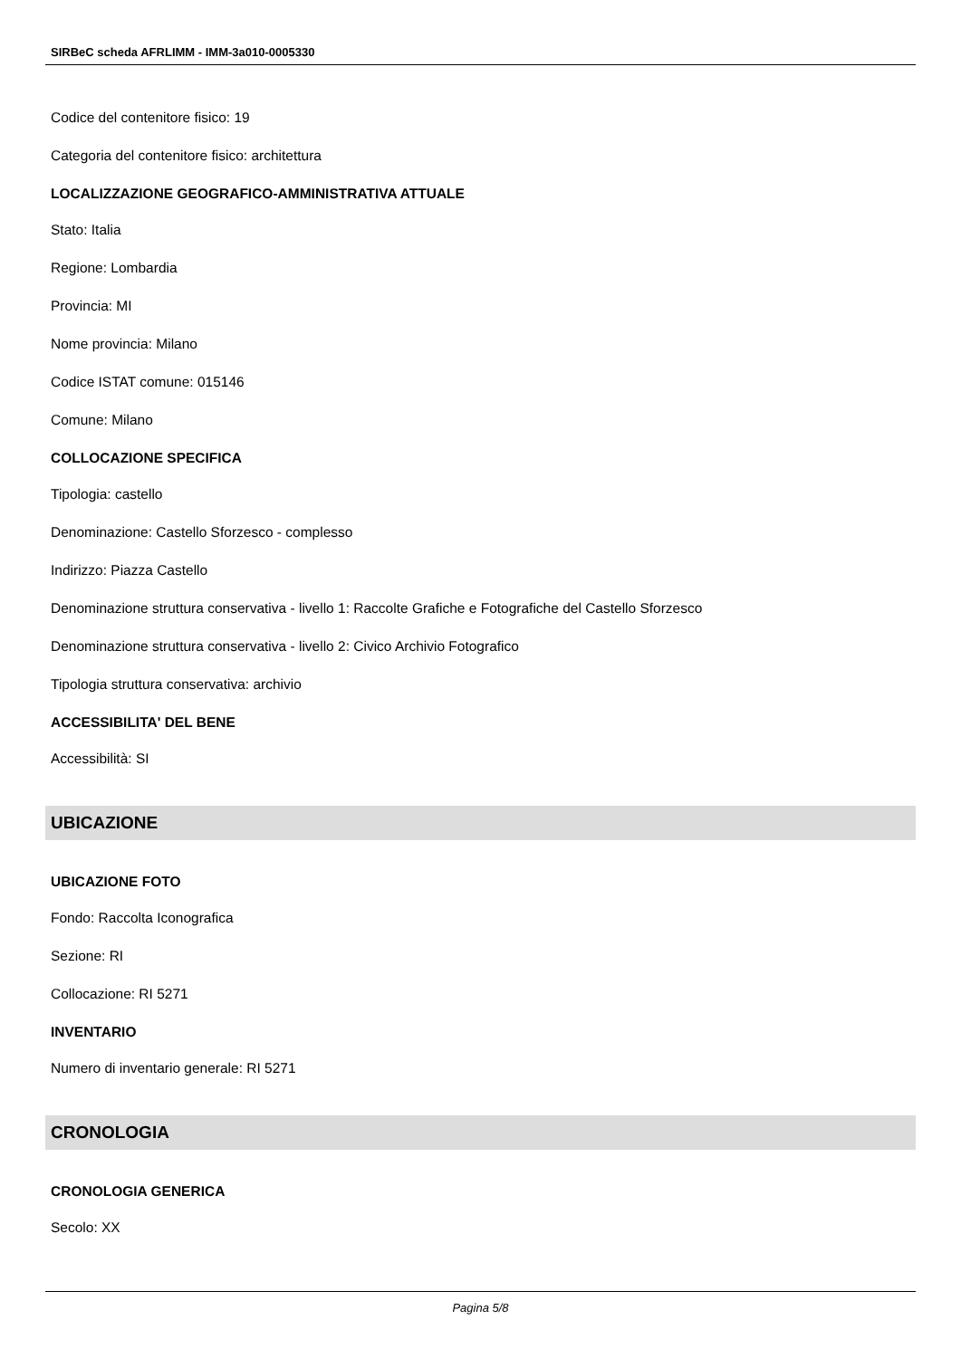SIRBeC scheda AFRLIMM - IMM-3a010-0005330
Codice del contenitore fisico: 19
Categoria del contenitore fisico: architettura
LOCALIZZAZIONE GEOGRAFICO-AMMINISTRATIVA ATTUALE
Stato: Italia
Regione: Lombardia
Provincia: MI
Nome provincia: Milano
Codice ISTAT comune: 015146
Comune: Milano
COLLOCAZIONE SPECIFICA
Tipologia: castello
Denominazione: Castello Sforzesco - complesso
Indirizzo: Piazza Castello
Denominazione struttura conservativa - livello 1: Raccolte Grafiche e Fotografiche del Castello Sforzesco
Denominazione struttura conservativa - livello 2: Civico Archivio Fotografico
Tipologia struttura conservativa: archivio
ACCESSIBILITA' DEL BENE
Accessibilità: SI
UBICAZIONE
UBICAZIONE FOTO
Fondo: Raccolta Iconografica
Sezione: RI
Collocazione: RI 5271
INVENTARIO
Numero di inventario generale: RI 5271
CRONOLOGIA
CRONOLOGIA GENERICA
Secolo: XX
Pagina 5/8